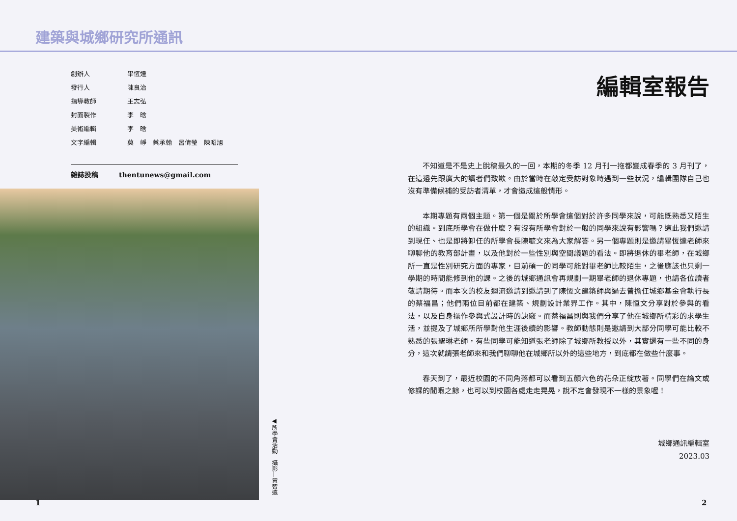建築與城鄉研究所通訊
創辦人 畢恆達
發行人 陳良治
指導教師 王志弘
封面製作 李　晗
美術編輯 李　晗
文字編輯 莫　崢　蔡承翰　呂倩瑩　陳昭旭
雜誌投稿　　　thentunews@gmail.com
◀所學會活動　攝影—黃智遠
1
編輯室報告
不知道是不是史上脫稿最久的一回，本期的冬季 12 月刊一拖都變成春季的 3 月刊了，在這邊先跟廣大的讀者們致歉。由於當時在敲定受訪對象時遇到一些狀況，編輯團隊自己也沒有準備候補的受訪者清單，才會造成這般情形。
本期專題有兩個主題。第一個是關於所學會這個對於許多同學來說，可能既熟悉又陌生的組織。到底所學會在做什麼？有沒有所學會對於一般的同學來說有影響嗎？這此我們邀請到現任、也是即將卸任的所學會長陳毓文來為大家解答。另一個專題則是邀請畢恆達老師來聊聊他的教育部計畫，以及他對於一些性別與空間議題的看法。即將退休的畢老師，在城鄉所一直是性別研究方面的專家，目前碩一的同學可能對畢老師比較陌生，之後應該也只剩一學期的時間能修到他的課。之後的城鄉通訊會再規劃一期畢老師的退休專題，也請各位讀者敬請期待。而本次的校友迴流邀請到邀請到了陳恆文建築師與過去曾擔任城鄉基金會執行長的蔡福昌；他們兩位目前都在建築、規劃設計業界工作。其中，陳恒文分享對於參與的看法，以及自身操作參與式設計時的訣竅。而蔡福昌則與我們分享了他在城鄉所精彩的求學生活，並提及了城鄉所所學對他生涯後續的影響。教師動態則是邀請到大部分同學可能比較不熟悉的張聖琳老師，有些同學可能知道張老師除了城鄉所教授以外，其實還有一些不同的身分，這次就請張老師來和我們聊聊他在城鄉所以外的這些地方，到底都在做些什麼事。
春天到了，最近校園的不同角落都可以看到五顏六色的花朵正綻放著。同學們在論文或修課的閒暇之餘，也可以到校園各處走走晃晃，說不定會發現不一樣的景象喔！
城鄉通訊編輯室
2023.03
2